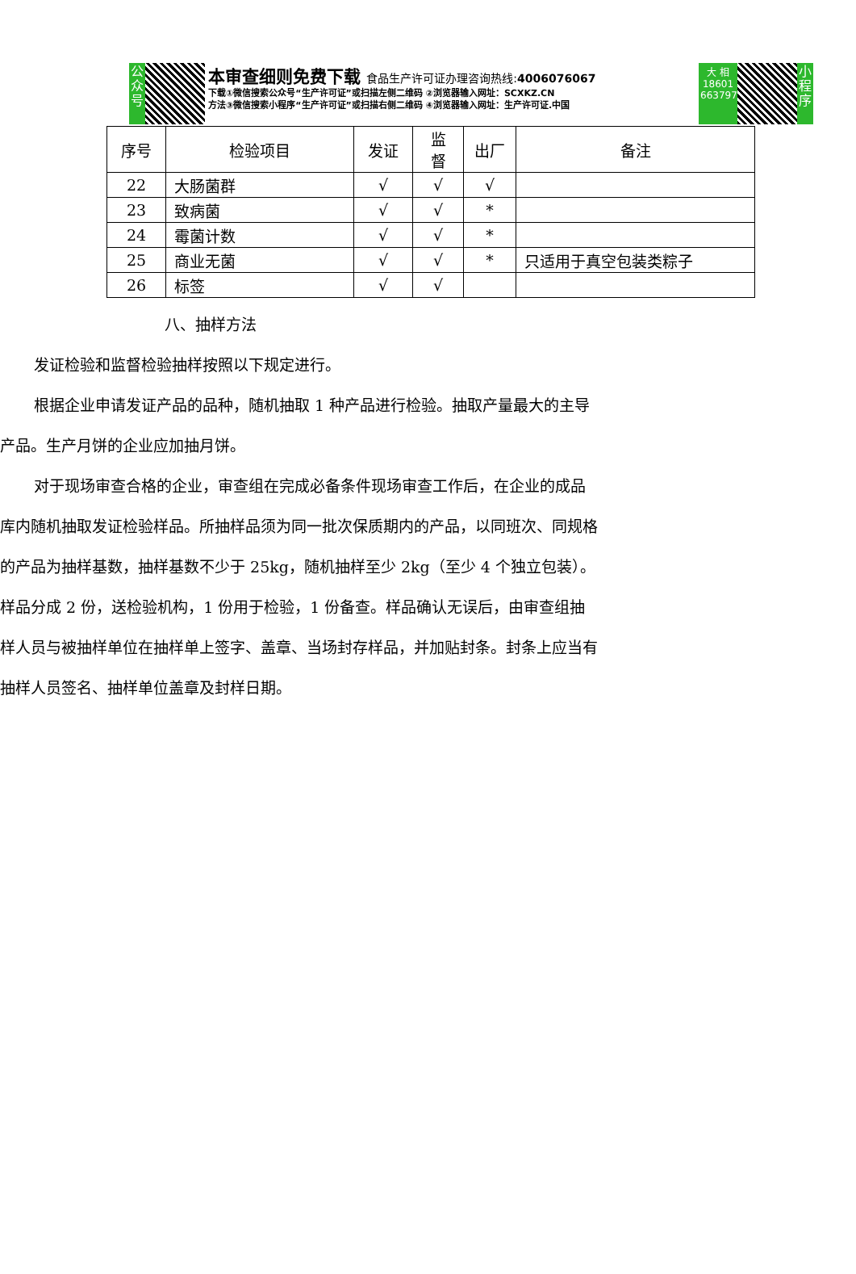公
众
号
本审查细则免费下载 食品生产许可证办理咨询热线:4006076067
下载①微信搜索公众号“生产许可证”或扫描左侧二维码 ②浏览器输入网址：SCXKZ.CN
方法③微信搜索小程序“生产许可证”或扫描右侧二维码 ④浏览器输入网址：生产许可证.中国
大 相
18601
663797
小
程
序
| 序号 | 检验项目 | 发证 | 监 督 | 出厂 | 备注 |
| --- | --- | --- | --- | --- | --- |
| 22 | 大肠菌群 | √ | √ | √ | |
| 23 | 致病菌 | √ | √ | * | |
| 24 | 霉菌计数 | √ | √ | * | |
| 25 | 商业无菌 | √ | √ | * | 只适用于真空包装类粽子 |
| 26 | 标签 | √ | √ | | |
八、抽样方法
发证检验和监督检验抽样按照以下规定进行。
根据企业申请发证产品的品种，随机抽取 1 种产品进行检验。抽取产量最大的主导产品。生产月饼的企业应加抽月饼。
对于现场审查合格的企业，审查组在完成必备条件现场审查工作后，在企业的成品库内随机抽取发证检验样品。所抽样品须为同一批次保质期内的产品，以同班次、同规格的产品为抽样基数，抽样基数不少于 25kg，随机抽样至少 2kg（至少 4 个独立包装）。样品分成 2 份，送检验机构，1 份用于检验，1 份备查。样品确认无误后，由审查组抽样人员与被抽样单位在抽样单上签字、盖章、当场封存样品，并加贴封条。封条上应当有抽样人员签名、抽样单位盖章及封样日期。